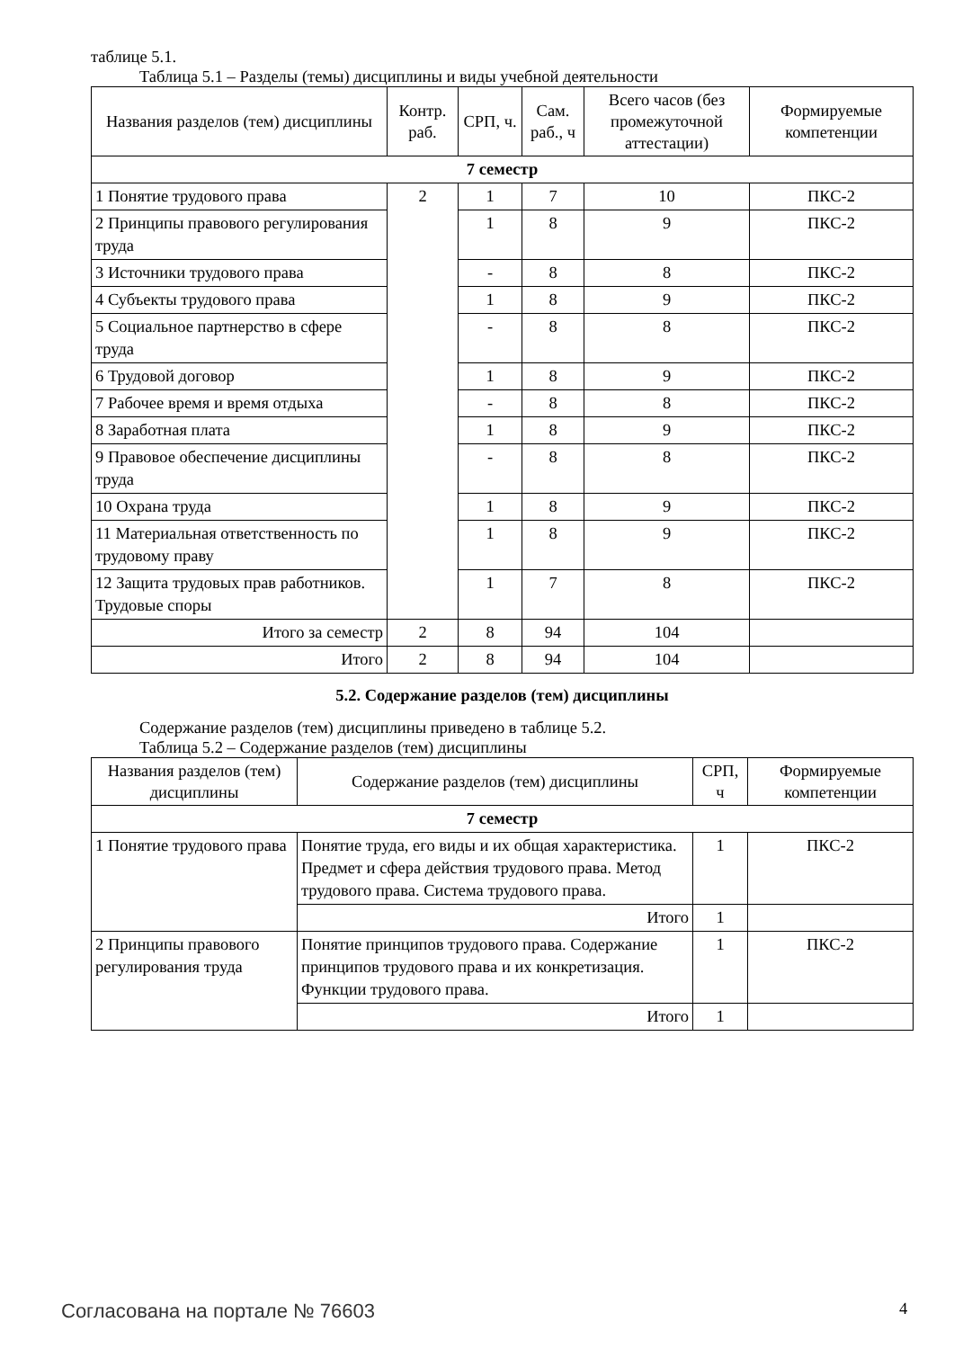таблице 5.1.
Таблица 5.1 – Разделы (темы) дисциплины и виды учебной деятельности
| Названия разделов (тем) дисциплины | Контр. раб. | СРП, ч. | Сам. раб., ч | Всего часов (без промежуточной аттестации) | Формируемые компетенции |
| --- | --- | --- | --- | --- | --- |
| 7 семестр | | | | | |
| 1 Понятие трудового права | 2 | 1 | 7 | 10 | ПКС-2 |
| 2 Принципы правового регулирования труда | | 1 | 8 | 9 | ПКС-2 |
| 3 Источники трудового права | | - | 8 | 8 | ПКС-2 |
| 4 Субъекты трудового права | | 1 | 8 | 9 | ПКС-2 |
| 5 Социальное партнерство в сфере труда | | - | 8 | 8 | ПКС-2 |
| 6 Трудовой договор | | 1 | 8 | 9 | ПКС-2 |
| 7 Рабочее время и время отдыха | | - | 8 | 8 | ПКС-2 |
| 8 Заработная плата | | 1 | 8 | 9 | ПКС-2 |
| 9 Правовое обеспечение дисциплины труда | | - | 8 | 8 | ПКС-2 |
| 10 Охрана труда | | 1 | 8 | 9 | ПКС-2 |
| 11 Материальная ответственность по трудовому праву | | 1 | 8 | 9 | ПКС-2 |
| 12 Защита трудовых прав работников. Трудовые споры | | 1 | 7 | 8 | ПКС-2 |
| Итого за семестр | 2 | 8 | 94 | 104 | |
| Итого | 2 | 8 | 94 | 104 | |
5.2. Содержание разделов (тем) дисциплины
Содержание разделов (тем) дисциплины приведено в таблице 5.2.
Таблица 5.2 – Содержание разделов (тем) дисциплины
| Названия разделов (тем) дисциплины | Содержание разделов (тем) дисциплины | СРП, ч | Формируемые компетенции |
| --- | --- | --- | --- |
| 7 семестр | | | |
| 1 Понятие трудового права | Понятие труда, его виды и их общая характеристика. Предмет и сфера действия трудового права. Метод трудового права. Система трудового права. | 1 | ПКС-2 |
| | Итого | 1 | |
| 2 Принципы правового регулирования труда | Понятие принципов трудового права. Содержание принципов трудового права и их конкретизация. Функции трудового права. | 1 | ПКС-2 |
| | Итого | 1 | |
Согласована на портале № 76603 4